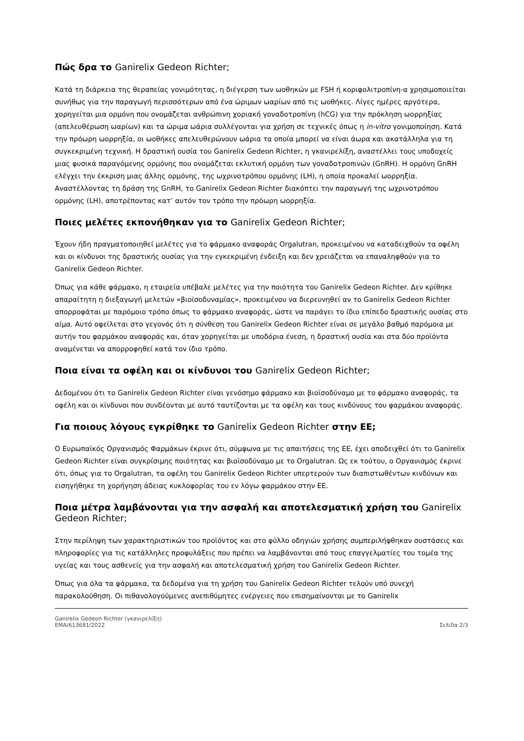Πώς δρα το Ganirelix Gedeon Richter;
Κατά τη διάρκεια της θεραπείας γονιμότητας, η διέγερση των ωοθηκών με FSH ή κοριφολιτροπίνη-α χρησιμοποιείται συνήθως για την παραγωγή περισσότερων από ένα ώριμων ωαρίων από τις ωοθήκες. Λίγες ημέρες αργότερα, χορηγείται μια ορμόνη που ονομάζεται ανθρώπινη χοριακή γοναδοτροπίνη (hCG) για την πρόκληση ωορρηξίας (απελευθέρωση ωαρίων) και τα ώριμα ωάρια συλλέγονται για χρήση σε τεχνικές όπως η in-vitro γονιμοποίηση. Κατά την πρόωρη ωορρηξία, οι ωοθήκες απελευθερώνουν ωάρια τα οποία μπορεί να είναι άωρα και ακατάλληλα για τη συγκεκριμένη τεχνική. Η δραστική ουσία του Ganirelix Gedeon Richter, η γκανιρελίξη, αναστέλλει τους υποδοχείς μιας φυσικά παραγόμενης ορμόνης που ονομάζεται εκλυτική ορμόνη των γοναδοτροπινών (GnRH). Η ορμόνη GnRH ελέγχει την έκκριση μιας άλλης ορμόνης, της ωχρινοτρόπου ορμόνης (LH), η οποία προκαλεί ωορρηξία. Αναστέλλοντας τη δράση της GnRH, το Ganirelix Gedeon Richter διακόπτει την παραγωγή της ωχρινοτρόπου ορμόνης (LH), αποτρέποντας κατ’ αυτόν τον τρόπο την πρόωρη ωορρηξία.
Ποιες μελέτες εκπονήθηκαν για το Ganirelix Gedeon Richter;
Έχουν ήδη πραγματοποιηθεί μελέτες για το φάρμακο αναφοράς Orgalutran, προκειμένου να καταδειχθούν τα οφέλη και οι κίνδυνοι της δραστικής ουσίας για την εγκεκριμένη ένδειξη και δεν χρειάζεται να επαναληφθούν για το Ganirelix Gedeon Richter.
Όπως για κάθε φάρμακο, η εταιρεία υπέβαλε μελέτες για την ποιότητα του Ganirelix Gedeon Richter. Δεν κρίθηκε απαραίτητη η διεξαγωγή μελετών «βιοϊσοδυναμίας», προκειμένου να διερευνηθεί αν το Ganirelix Gedeon Richter απορροφάται με παρόμοιο τρόπο όπως το φάρμακο αναφοράς, ώστε να παράγει το ίδιο επίπεδο δραστικής ουσίας στο αίμα. Αυτό οφείλεται στο γεγονός ότι η σύνθεση του Ganirelix Gedeon Richter είναι σε μεγάλο βαθμό παρόμοια με αυτήν του φαρμάκου αναφοράς και, όταν χορηγείται με υποδόρια ένεση, η δραστική ουσία και στα δύο προϊόντα αναμένεται να απορροφηθεί κατά τον ίδιο τρόπο.
Ποια είναι τα οφέλη και οι κίνδυνοι του Ganirelix Gedeon Richter;
Δεδομένου ότι το Ganirelix Gedeon Richter είναι γενόσημο φάρμακο και βιοϊσοδύναμο με το φάρμακο αναφοράς, τα οφέλη και οι κίνδυνοι που συνδέονται με αυτό ταυτίζονται με τα οφέλη και τους κινδύνους του φαρμάκου αναφοράς.
Για ποιους λόγους εγκρίθηκε το Ganirelix Gedeon Richter στην ΕΕ;
Ο Ευρωπαϊκός Οργανισμός Φαρμάκων έκρινε ότι, σύμφωνα με τις απαιτήσεις της ΕΕ, έχει αποδειχθεί ότι το Ganirelix Gedeon Richter είναι συγκρίσιμης ποιότητας και βιοϊσοδύναμο με το Orgalutran. Ως εκ τούτου, ο Οργανισμός έκρινε ότι, όπως για το Orgalutran, τα οφέλη του Ganirelix Gedeon Richter υπερτερούν των διαπιστωθέντων κινδύνων και εισηγήθηκε τη χορήγηση άδειας κυκλοφορίας του εν λόγω φαρμάκου στην ΕΕ.
Ποια μέτρα λαμβάνονται για την ασφαλή και αποτελεσματική χρήση του Ganirelix Gedeon Richter;
Στην περίληψη των χαρακτηριστικών του προϊόντος και στο φύλλο οδηγιών χρήσης συμπεριλήφθηκαν συστάσεις και πληροφορίες για τις κατάλληλες προφυλάξεις που πρέπει να λαμβάνονται από τους επαγγελματίες του τομέα της υγείας και τους ασθενείς για την ασφαλή και αποτελεσματική χρήση του Ganirelix Gedeon Richter.
Όπως για όλα τα φάρμακα, τα δεδομένα για τη χρήση του Ganirelix Gedeon Richter τελούν υπό συνεχή παρακολούθηση. Οι πιθανολογούμενες ανεπιθύμητες ενέργειες που επισημαίνονται με το Ganirelix
Ganirelix Gedeon Richter (γκανιρελίξη)
EMA/613681/2022
Σελίδα 2/3